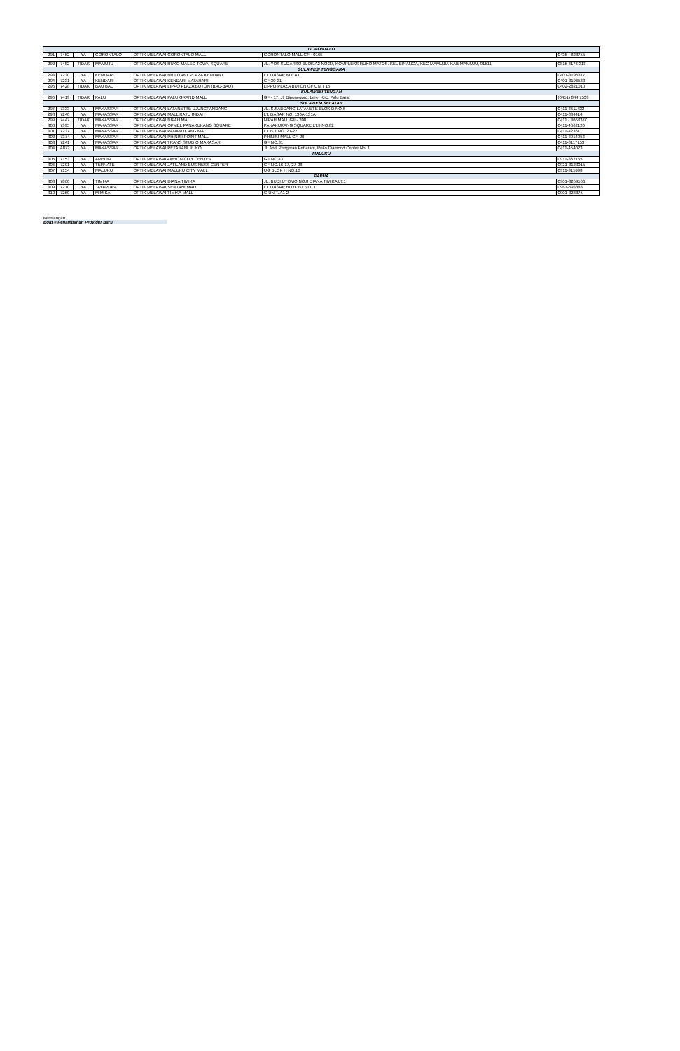| GORONTALO | | | | | | |
| 291 | 7452 | YA | GORONTALO | OPTIK MELAWAI GORONTALO MALL | GORONTALO MALL GF - 0165 | 0435 - 828755 |
| 292 | 7482 | TIDAK | MAMUJU | OPTIK MELAWAI RUKO MALEO TOWN SQUARE | JL. YOS SUDARSO BLOK A2 NO.37, KOMPLEKS RUKO MATOS. KEL BINANGA, KEC MAMUJU. KAB MAMUJU, 91511 | 0815 8176 318 |
| SULAWESI TENGGARA | | | | | | |
| 293 | 7230 | YA | KENDARI | OPTIK MELAWAI BRILLIANT PLAZA KENDARI | LT. DASAR NO. A1 | 0401-3196317 |
| 294 | 7231 | YA | KENDARI | OPTIK MELAWAI KENDARI MATAHARI | GF 30-31 | 0401-3196533 |
| 295 | 7428 | TIDAK | BAU BAU | OPTIK MELAWAI LIPPO PLAZA BUTON (BAU-BAU) | LIPPO PLAZA BUTON GF UNIT 15 | 0402-2821010 |
| SULAWESI TENGAH | | | | | | |
| 296 | 7419 | TIDAK | PALU | OPTIK MELAWAI PALU GRAND MALL | GF - 17, Jl. Diponegoro, Lere, Kec. Palu Barat | (0451) 844 7528 |
| SULAWESI SELATAN | | | | | | |
| 297 | 7333 | YA | MAKASSAR | OPTIK MELAWAI LATANETTE UJUNGPANDANG | JL. S.SADDANG LATANETE BLOK D NO.6 | 0411-3611832 |
| 298 | 7240 | YA | MAKASSAR | OPTIK MELAWAI MALL RATU INDAH | LT. DASAR NO. 130A-131A | 0411-834414 |
| 299 | 7447 | TIDAK | MAKASSAR | OPTIK MELAWAI NIPAH MALL | NIPAH MALL GF - 208 | 0411 - 3663377 |
| 300 | 7395 | YA | MAKASSAR | OPTIK MELAWAI OPMEL PANAKUKANG SQUARE | PANAKUKANG SQUARE LT.II NO.82 | 0411-4662120 |
| 301 | 7237 | YA | MAKASSAR | OPTIK MELAWAI PANAKUKANG MALL | LT. B 1 NO. 21-22 | 0411-423611 |
| 302 | 7374 | YA | MAKASSAR | OPTIK MELAWAI PHINISI POINT MALL | PHINISI MALL GF-20 | 0411-8914053 |
| 303 | 7241 | YA | MAKASSAR | OPTIK MELAWAI TRANS STUDIO MAKASAR | GF NO.31 | 0411-8117153 |
| 304 | A872 | YA | MAKASSAR | OPTIK MELAWAI PETARANI RUKO | Jl. Andi Pengeran Pettarani, Ruko Diamond Center No. 1 | 0411-454023 |
| MALUKU | | | | | | |
| 305 | 7153 | YA | AMBON | OPTIK MELAWAI AMBON CITY CENTER | GF NO.43 | 0911-362155 |
| 306 | 7291 | YA | TERNATE | OPTIK MELAWAI JATILAND BUSINESS CENTER | GF NO.16-17, 27-28 | 0921-3123015 |
| 307 | 7154 | YA | MALUKU | OPTIK MELAWAI MALUKU CITY MALL | UG BLOK H NO.16 | 0911-315998 |
| PAPUA | | | | | | |
| 308 | 7860 | YA | TIMIKA | OPTIK MELAWAI DIANA TIMIKA | JL. BUDI UTOMO NO.8 DIANA TIMIKA LT.1 | 0901-3269566 |
| 309 | 7270 | YA | JAYAPURA | OPTIK MELAWAI SENTANI MALL | LT. DASAR BLOK B1 NO. 1 | 0967-593883 |
| 310 | 7250 | YA | MIMIKA | OPTIK MELAWAI TIMIKA MALL | G UNIT. A1-2 | 0901-323875 |
Keterangan
Bold = Penambahan Provider Baru